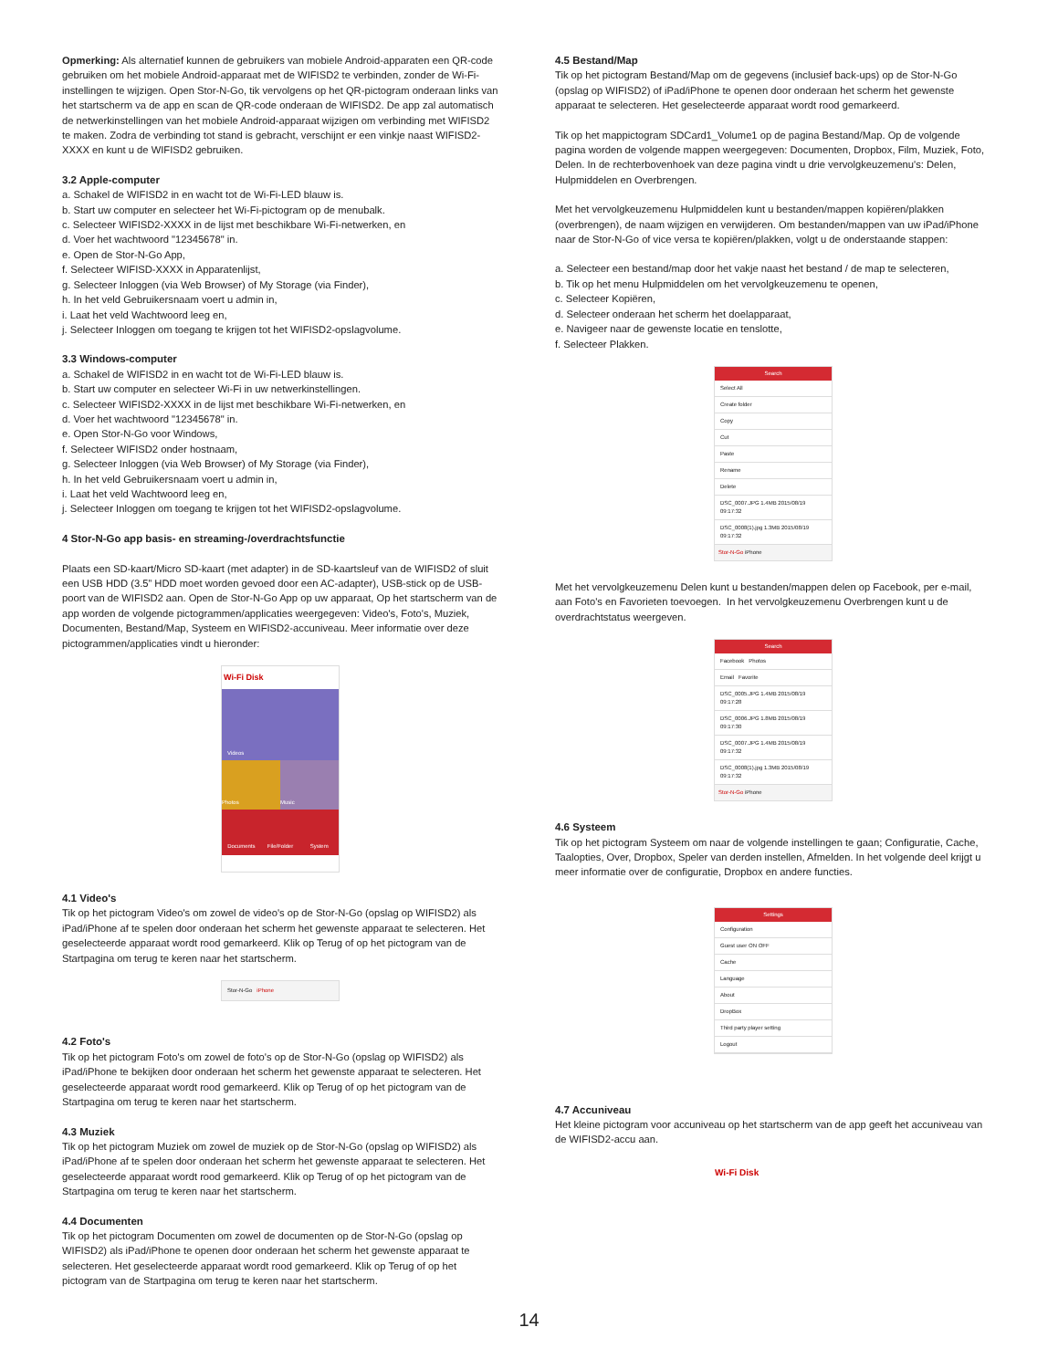Opmerking: Als alternatief kunnen de gebruikers van mobiele Android-apparaten een QR-code gebruiken om het mobiele Android-apparaat met de WIFISD2 te verbinden, zonder de Wi-Fi-instellingen te wijzigen. Open Stor-N-Go, tik vervolgens op het QR-pictogram onderaan links van het startscherm va de app en scan de QR-code onderaan de WIFISD2. De app zal automatisch de netwerkinstellingen van het mobiele Android-apparaat wijzigen om verbinding met WIFISD2 te maken. Zodra de verbinding tot stand is gebracht, verschijnt er een vinkje naast WIFISD2-XXXX en kunt u de WIFISD2 gebruiken.
3.2 Apple-computer
a. Schakel de WIFISD2 in en wacht tot de Wi-Fi-LED blauw is.
b. Start uw computer en selecteer het Wi-Fi-pictogram op de menubalk.
c. Selecteer WIFISD2-XXXX in de lijst met beschikbare Wi-Fi-netwerken, en
d. Voer het wachtwoord "12345678" in.
e. Open de Stor-N-Go App,
f. Selecteer WIFISD-XXXX in Apparatenlijst,
g. Selecteer Inloggen (via Web Browser) of My Storage (via Finder),
h. In het veld Gebruikersnaam voert u admin in,
i. Laat het veld Wachtwoord leeg en,
j. Selecteer Inloggen om toegang te krijgen tot het WIFISD2-opslagvolume.
3.3 Windows-computer
a. Schakel de WIFISD2 in en wacht tot de Wi-Fi-LED blauw is.
b. Start uw computer en selecteer Wi-Fi in uw netwerkinstellingen.
c. Selecteer WIFISD2-XXXX in de lijst met beschikbare Wi-Fi-netwerken, en
d. Voer het wachtwoord "12345678" in.
e. Open Stor-N-Go voor Windows,
f. Selecteer WIFISD2 onder hostnaam,
g. Selecteer Inloggen (via Web Browser) of My Storage (via Finder),
h. In het veld Gebruikersnaam voert u admin in,
i. Laat het veld Wachtwoord leeg en,
j. Selecteer Inloggen om toegang te krijgen tot het WIFISD2-opslagvolume.
4 Stor-N-Go app basis- en streaming-/overdrachtsfunctie
Plaats een SD-kaart/Micro SD-kaart (met adapter) in de SD-kaartsleuf van de WIFISD2 of sluit een USB HDD (3.5” HDD moet worden gevoed door een AC-adapter), USB-stick op de USB-poort van de WIFISD2 aan. Open de Stor-N-Go App op uw apparaat, Op het startscherm van de app worden de volgende pictogrammen/applicaties weergegeven: Video's, Foto's, Muziek, Documenten, Bestand/Map, Systeem en WIFISD2-accuniveau. Meer informatie over deze pictogrammen/applicaties vindt u hieronder:
Wi-Fi Disk
Videos
Photos Music
Documents File/Folder System
4.1 Video's
Tik op het pictogram Video's om zowel de video's op de Stor-N-Go (opslag op WIFISD2) als iPad/iPhone af te spelen door onderaan het scherm het gewenste apparaat te selecteren. Het geselecteerde apparaat wordt rood gemarkeerd. Klik op Terug of op het pictogram van de Startpagina om terug te keren naar het startscherm.
Stor-N-Go iPhone
4.2 Foto's
Tik op het pictogram Foto's om zowel de foto's op de Stor-N-Go (opslag op WIFISD2) als iPad/iPhone te bekijken door onderaan het scherm het gewenste apparaat te selecteren. Het geselecteerde apparaat wordt rood gemarkeerd. Klik op Terug of op het pictogram van de Startpagina om terug te keren naar het startscherm.
4.3 Muziek
Tik op het pictogram Muziek om zowel de muziek op de Stor-N-Go (opslag op WIFISD2) als iPad/iPhone af te spelen door onderaan het scherm het gewenste apparaat te selecteren. Het geselecteerde apparaat wordt rood gemarkeerd. Klik op Terug of op het pictogram van de Startpagina om terug te keren naar het startscherm.
4.4 Documenten
Tik op het pictogram Documenten om zowel de documenten op de Stor-N-Go (opslag op WIFISD2) als iPad/iPhone te openen door onderaan het scherm het gewenste apparaat te selecteren. Het geselecteerde apparaat wordt rood gemarkeerd. Klik op Terug of op het pictogram van de Startpagina om terug te keren naar het startscherm.
4.5 Bestand/Map
Tik op het pictogram Bestand/Map om de gegevens (inclusief back-ups) op de Stor-N-Go (opslag op WIFISD2) of iPad/iPhone te openen door onderaan het scherm het gewenste apparaat te selecteren. Het geselecteerde apparaat wordt rood gemarkeerd.
Tik op het mappictogram SDCard1_Volume1 op de pagina Bestand/Map. Op de volgende pagina worden de volgende mappen weergegeven: Documenten, Dropbox, Film, Muziek, Foto, Delen. In de rechterbovenhoek van deze pagina vindt u drie vervolgkeuzemenu's: Delen, Hulpmiddelen en Overbrengen.
Met het vervolgkeuzemenu Hulpmiddelen kunt u bestanden/mappen kopiëren/plakken (overbrengen), de naam wijzigen en verwijderen. Om bestanden/mappen van uw iPad/iPhone naar de Stor-N-Go of vice versa te kopiëren/plakken, volgt u de onderstaande stappen:
a. Selecteer een bestand/map door het vakje naast het bestand / de map te selecteren,
b. Tik op het menu Hulpmiddelen om het vervolgkeuzemenu te openen,
c. Selecteer Kopiëren,
d. Selecteer onderaan het scherm het doelapparaat,
e. Navigeer naar de gewenste locatie en tenslotte,
f. Selecteer Plakken.
Search
Select All
Create folder
Copy
Cut
Paste
Rename
Delete
DSC_0007.JPG 1.4MB 2015/08/19 09:17:32
DSC_0008(1).jpg 1.3MB 2015/08/19 09:17:32
Stor-N-Go iPhone
Met het vervolgkeuzemenu Delen kunt u bestanden/mappen delen op Facebook, per e-mail, aan Foto's en Favorieten toevoegen. In het vervolgkeuzemenu Overbrengen kunt u de overdrachtstatus weergeven.
Search
Facebook Photos
Email Favorite
DSC_0005.JPG 1.4MB 2015/08/19 09:17:28
DSC_0006.JPG 1.8MB 2015/08/19 09:17:30
DSC_0007.JPG 1.4MB 2015/08/19 09:17:32
DSC_0008(1).jpg 1.3MB 2015/08/19 09:17:32
Stor-N-Go iPhone
4.6 Systeem
Tik op het pictogram Systeem om naar de volgende instellingen te gaan; Configuratie, Cache, Taalopties, Over, Dropbox, Speler van derden instellen, Afmelden. In het volgende deel krijgt u meer informatie over de configuratie, Dropbox en andere functies.
Settings
Configuration
Guest user ON OFF
Cache
Language
About
DropBox
Third party player setting
Logout
4.7 Accuniveau
Het kleine pictogram voor accuniveau op het startscherm van de app geeft het accuniveau van de WIFISD2-accu aan.
Wi-Fi Disk
14